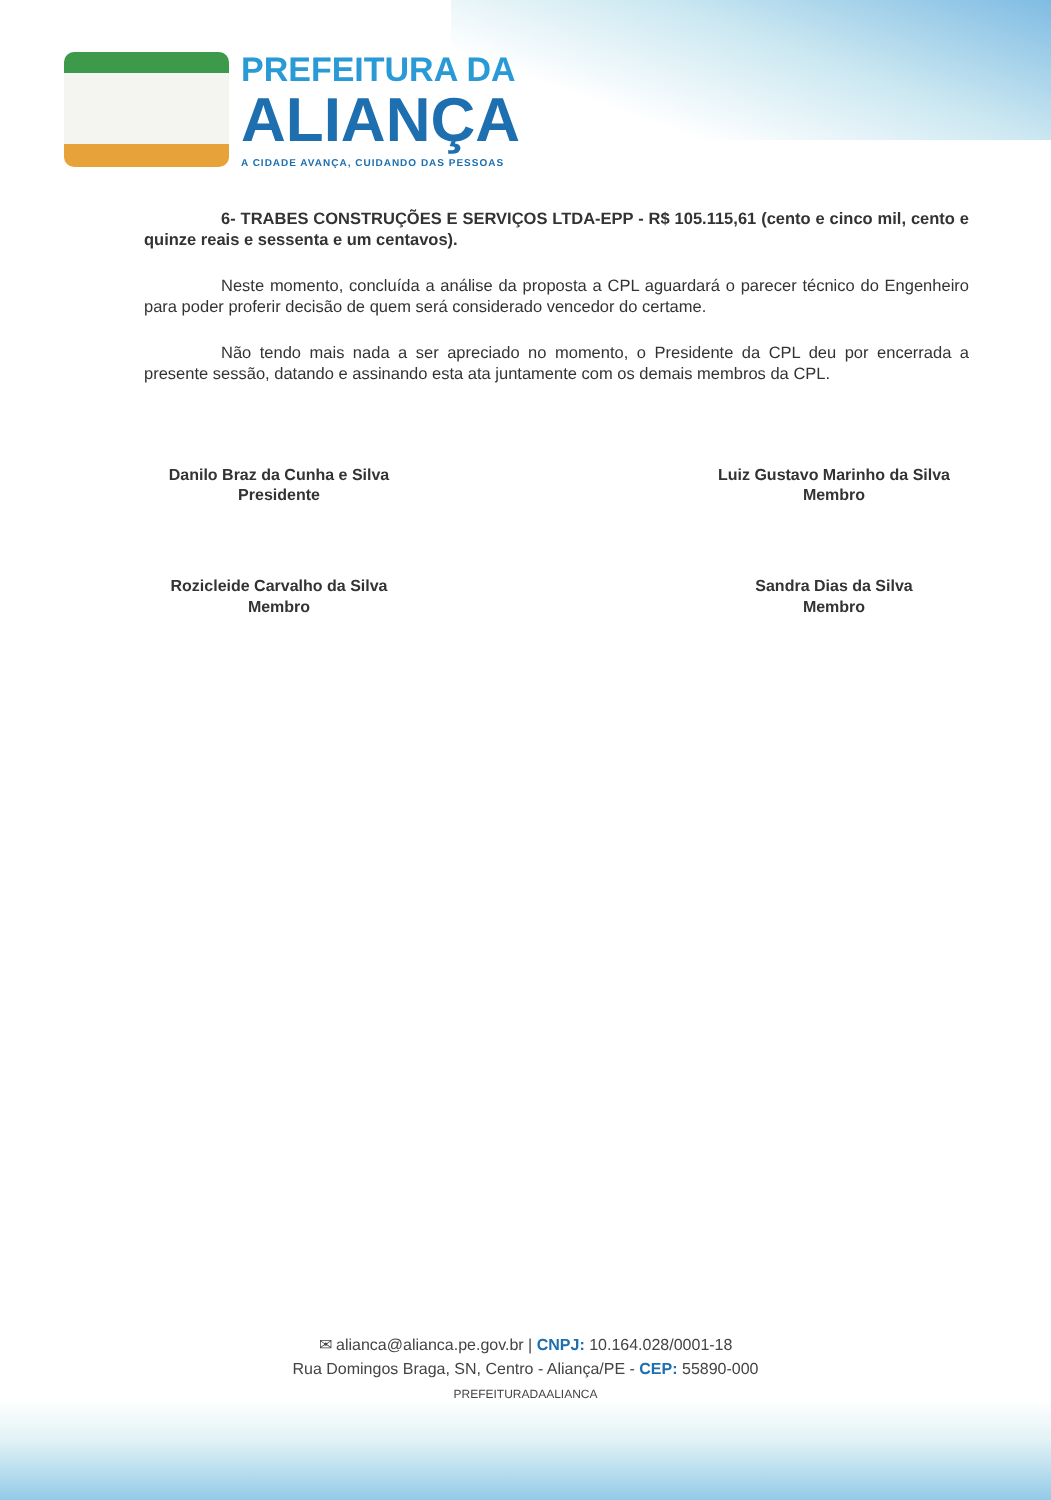PREFEITURA DA
ALIANÇA
A CIDADE AVANÇA, CUIDANDO DAS PESSOAS
6- TRABES CONSTRUÇÕES E SERVIÇOS LTDA-EPP - R$ 105.115,61 (cento e cinco mil, cento e quinze reais e sessenta e um centavos).
Neste momento, concluída a análise da proposta a CPL aguardará o parecer técnico do Engenheiro para poder proferir decisão de quem será considerado vencedor do certame.
Não tendo mais nada a ser apreciado no momento, o Presidente da CPL deu por encerrada a presente sessão, datando e assinando esta ata juntamente com os demais membros da CPL.
Danilo Braz da Cunha e Silva
Presidente
Luiz Gustavo Marinho da Silva
Membro
Rozicleide Carvalho da Silva
Membro
Sandra Dias da Silva
Membro
✉ alianca@alianca.pe.gov.br | CNPJ: 10.164.028/0001-18
Rua Domingos Braga, SN, Centro - Aliança/PE - CEP: 55890-000
PREFEITURADAALIANCA